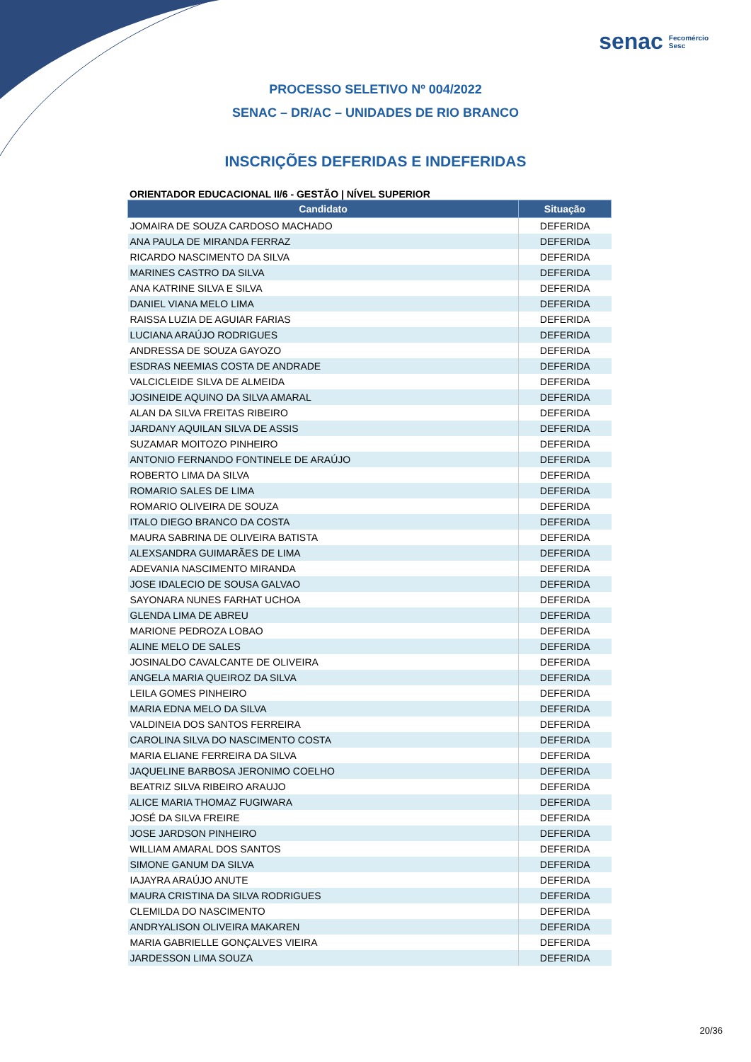senac Fecomércio
Sesc
PROCESSO SELETIVO Nº 004/2022
SENAC – DR/AC – UNIDADES DE RIO BRANCO
INSCRIÇÕES DEFERIDAS E INDEFERIDAS
ORIENTADOR EDUCACIONAL II/6 - GESTÃO | NÍVEL SUPERIOR
| Candidato | Situação |
| --- | --- |
| JOMAIRA DE SOUZA CARDOSO MACHADO | DEFERIDA |
| ANA PAULA DE MIRANDA FERRAZ | DEFERIDA |
| RICARDO NASCIMENTO DA SILVA | DEFERIDA |
| MARINES CASTRO DA SILVA | DEFERIDA |
| ANA KATRINE SILVA E SILVA | DEFERIDA |
| DANIEL VIANA MELO LIMA | DEFERIDA |
| RAISSA LUZIA DE AGUIAR FARIAS | DEFERIDA |
| LUCIANA ARAÚJO RODRIGUES | DEFERIDA |
| ANDRESSA DE SOUZA GAYOZO | DEFERIDA |
| ESDRAS NEEMIAS COSTA DE ANDRADE | DEFERIDA |
| VALCICLEIDE SILVA DE ALMEIDA | DEFERIDA |
| JOSINEIDE AQUINO DA SILVA AMARAL | DEFERIDA |
| ALAN DA SILVA FREITAS RIBEIRO | DEFERIDA |
| JARDANY AQUILAN SILVA DE ASSIS | DEFERIDA |
| SUZAMAR MOITOZO PINHEIRO | DEFERIDA |
| ANTONIO FERNANDO FONTINELE DE ARAÚJO | DEFERIDA |
| ROBERTO LIMA DA SILVA | DEFERIDA |
| ROMARIO SALES DE LIMA | DEFERIDA |
| ROMARIO OLIVEIRA DE SOUZA | DEFERIDA |
| ITALO DIEGO BRANCO DA COSTA | DEFERIDA |
| MAURA SABRINA DE OLIVEIRA BATISTA | DEFERIDA |
| ALEXSANDRA GUIMARÃES DE LIMA | DEFERIDA |
| ADEVANIA NASCIMENTO MIRANDA | DEFERIDA |
| JOSE IDALECIO DE SOUSA GALVAO | DEFERIDA |
| SAYONARA NUNES FARHAT UCHOA | DEFERIDA |
| GLENDA LIMA DE ABREU | DEFERIDA |
| MARIONE PEDROZA LOBAO | DEFERIDA |
| ALINE MELO DE SALES | DEFERIDA |
| JOSINALDO CAVALCANTE DE OLIVEIRA | DEFERIDA |
| ANGELA MARIA QUEIROZ DA SILVA | DEFERIDA |
| LEILA GOMES PINHEIRO | DEFERIDA |
| MARIA EDNA MELO DA SILVA | DEFERIDA |
| VALDINEIA DOS SANTOS FERREIRA | DEFERIDA |
| CAROLINA SILVA DO NASCIMENTO COSTA | DEFERIDA |
| MARIA ELIANE FERREIRA DA SILVA | DEFERIDA |
| JAQUELINE BARBOSA JERONIMO COELHO | DEFERIDA |
| BEATRIZ SILVA RIBEIRO ARAUJO | DEFERIDA |
| ALICE MARIA THOMAZ FUGIWARA | DEFERIDA |
| JOSÉ DA SILVA FREIRE | DEFERIDA |
| JOSE JARDSON PINHEIRO | DEFERIDA |
| WILLIAM AMARAL DOS SANTOS | DEFERIDA |
| SIMONE GANUM DA SILVA | DEFERIDA |
| IAJAYRA ARAÚJO ANUTE | DEFERIDA |
| MAURA CRISTINA DA SILVA RODRIGUES | DEFERIDA |
| CLEMILDA DO NASCIMENTO | DEFERIDA |
| ANDRYALISON OLIVEIRA MAKAREN | DEFERIDA |
| MARIA GABRIELLE GONÇALVES VIEIRA | DEFERIDA |
| JARDESSON LIMA SOUZA | DEFERIDA |
20/36